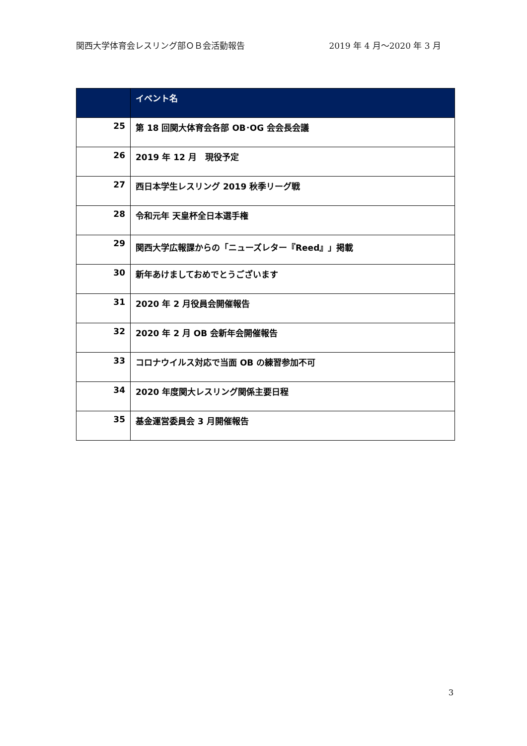関西大学体育会レスリング部ＯＢ会活動報告 2019 年 4 月～2020 年 3 月
| | イベント名 |
| --- | --- |
| 25 | 第 18 回関大体育会各部 OB･OG 会会長会議 |
| 26 | 2019 年 12 月 現役予定 |
| 27 | 西日本学生レスリング 2019 秋季リーグ戦 |
| 28 | 令和元年 天皇杯全日本選手権 |
| 29 | 関西大学広報課からの「ニューズレター『Reed』」掲載 |
| 30 | 新年あけましておめでとうございます |
| 31 | 2020 年 2 月役員会開催報告 |
| 32 | 2020 年 2 月 OB 会新年会開催報告 |
| 33 | コロナウイルス対応で当面 OB の練習参加不可 |
| 34 | 2020 年度関大レスリング関係主要日程 |
| 35 | 基金運営委員会 3 月開催報告 |
3